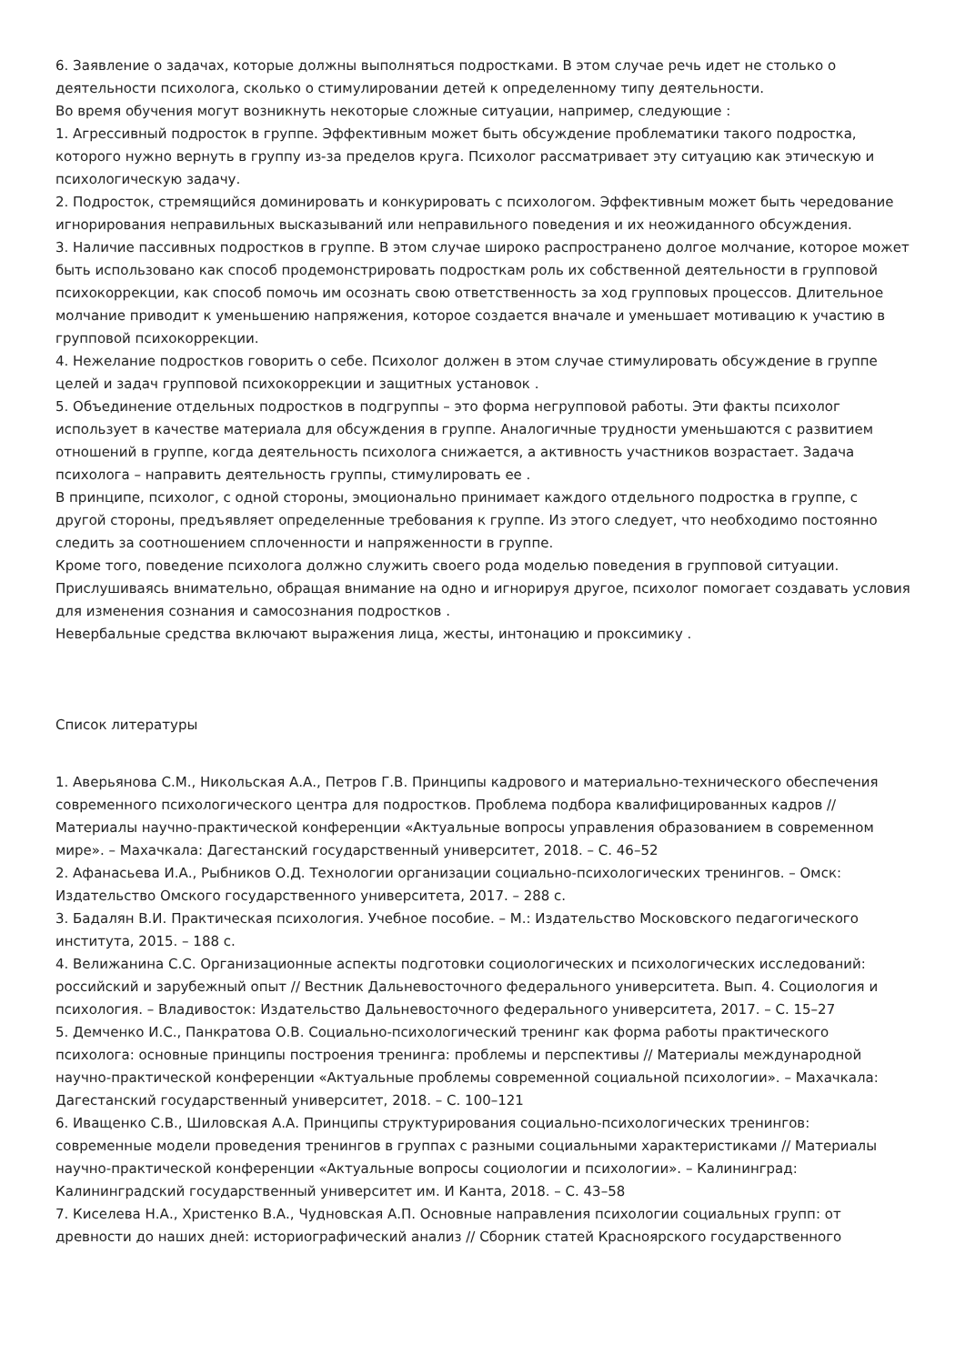6. Заявление о задачах, которые должны выполняться подростками. В этом случае речь идет не столько о деятельности психолога, сколько о стимулировании детей к определенному типу деятельности.
Во время обучения могут возникнуть некоторые сложные ситуации, например, следующие :
1. Агрессивный подросток в группе. Эффективным может быть обсуждение проблематики такого подростка, которого нужно вернуть в группу из-за пределов круга. Психолог рассматривает эту ситуацию как этическую и психологическую задачу.
2. Подросток, стремящийся доминировать и конкурировать с психологом. Эффективным может быть чередование игнорирования неправильных высказываний или неправильного поведения и их неожиданного обсуждения.
3. Наличие пассивных подростков в группе. В этом случае широко распространено долгое молчание, которое может быть использовано как способ продемонстрировать подросткам роль их собственной деятельности в групповой психокоррекции, как способ помочь им осознать свою ответственность за ход групповых процессов. Длительное молчание приводит к уменьшению напряжения, которое создается вначале и уменьшает мотивацию к участию в групповой психокоррекции.
4. Нежелание подростков говорить о себе. Психолог должен в этом случае стимулировать обсуждение в группе целей и задач групповой психокоррекции и защитных установок .
5. Объединение отдельных подростков в подгруппы – это форма негрупповой работы. Эти факты психолог использует в качестве материала для обсуждения в группе. Аналогичные трудности уменьшаются с развитием отношений в группе, когда деятельность психолога снижается, а активность участников возрастает. Задача психолога – направить деятельность группы, стимулировать ее .
В принципе, психолог, с одной стороны, эмоционально принимает каждого отдельного подростка в группе, с другой стороны, предъявляет определенные требования к группе. Из этого следует, что необходимо постоянно следить за соотношением сплоченности и напряженности в группе.
Кроме того, поведение психолога должно служить своего рода моделью поведения в групповой ситуации. Прислушиваясь внимательно, обращая внимание на одно и игнорируя другое, психолог помогает создавать условия для изменения сознания и самосознания подростков .
Невербальные средства включают выражения лица, жесты, интонацию и проксимику .
Список литературы
1. Аверьянова С.М., Никольская А.А., Петров Г.В. Принципы кадрового и материально-технического обеспечения современного психологического центра для подростков. Проблема подбора квалифицированных кадров // Материалы научно-практической конференции «Актуальные вопросы управления образованием в современном мире». – Махачкала: Дагестанский государственный университет, 2018. – С. 46–52
2. Афанасьева И.А., Рыбников О.Д. Технологии организации социально-психологических тренингов. – Омск: Издательство Омского государственного университета, 2017. – 288 с.
3. Бадалян В.И. Практическая психология. Учебное пособие. – М.: Издательство Московского педагогического института, 2015. – 188 с.
4. Велижанина С.С. Организационные аспекты подготовки социологических и психологических исследований: российский и зарубежный опыт // Вестник Дальневосточного федерального университета. Вып. 4. Социология и психология. – Владивосток: Издательство Дальневосточного федерального университета, 2017. – С. 15–27
5. Демченко И.С., Панкратова О.В. Социально-психологический тренинг как форма работы практического психолога: основные принципы построения тренинга: проблемы и перспективы // Материалы международной научно-практической конференции «Актуальные проблемы современной социальной психологии». – Махачкала: Дагестанский государственный университет, 2018. – С. 100–121
6. Иващенко С.В., Шиловская А.А. Принципы структурирования социально-психологических тренингов: современные модели проведения тренингов в группах с разными социальными характеристиками // Материалы научно-практической конференции «Актуальные вопросы социологии и психологии». – Калининград: Калининградский государственный университет им. И Канта, 2018. – С. 43–58
7. Киселева Н.А., Христенко В.А., Чудновская А.П. Основные направления психологии социальных групп: от древности до наших дней: историографический анализ // Сборник статей Красноярского государственного